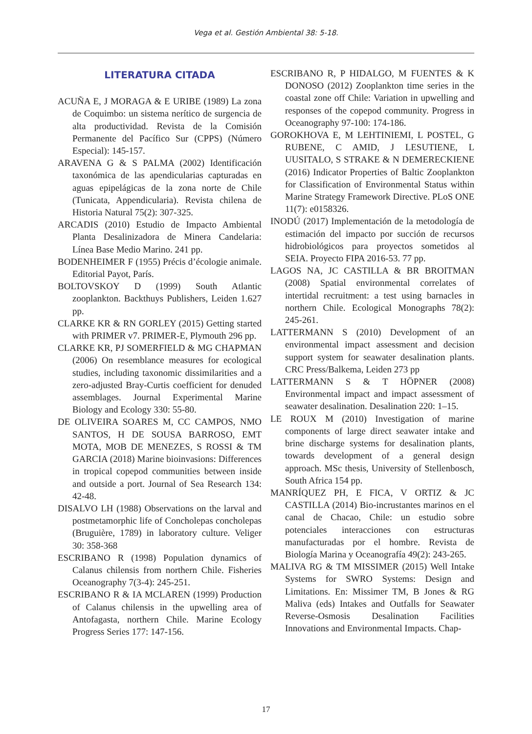Vega et al. Gestión Ambiental 38: 5-18.
LITERATURA CITADA
ACUÑA E, J MORAGA & E URIBE (1989) La zona de Coquimbo: un sistema nerítico de surgencia de alta productividad. Revista de la Comisión Permanente del Pacífico Sur (CPPS) (Número Especial): 145-157.
ARAVENA G & S PALMA (2002) Identificación taxonómica de las apendicularias capturadas en aguas epipelágicas de la zona norte de Chile (Tunicata, Appendicularia). Revista chilena de Historia Natural 75(2): 307-325.
ARCADIS (2010) Estudio de Impacto Ambiental Planta Desalinizadora de Minera Candelaria: Línea Base Medio Marino. 241 pp.
BODENHEIMER F (1955) Précis d’écologie animale. Editorial Payot, París.
BOLTOVSKOY D (1999) South Atlantic zooplankton. Backthuys Publishers, Leiden 1.627 pp.
CLARKE KR & RN GORLEY (2015) Getting started with PRIMER v7. PRIMER-E, Plymouth 296 pp.
CLARKE KR, PJ SOMERFIELD & MG CHAPMAN (2006) On resemblance measures for ecological studies, including taxonomic dissimilarities and a zero-adjusted Bray-Curtis coefficient for denuded assemblages. Journal Experimental Marine Biology and Ecology 330: 55-80.
DE OLIVEIRA SOARES M, CC CAMPOS, NMO SANTOS, H DE SOUSA BARROSO, EMT MOTA, MOB DE MENEZES, S ROSSI & TM GARCIA (2018) Marine bioinvasions: Differences in tropical copepod communities between inside and outside a port. Journal of Sea Research 134: 42-48.
DISALVO LH (1988) Observations on the larval and postmetamorphic life of Concholepas concholepas (Bruguière, 1789) in laboratory culture. Veliger 30: 358-368
ESCRIBANO R (1998) Population dynamics of Calanus chilensis from northern Chile. Fisheries Oceanography 7(3-4): 245-251.
ESCRIBANO R & IA MCLAREN (1999) Production of Calanus chilensis in the upwelling area of Antofagasta, northern Chile. Marine Ecology Progress Series 177: 147-156.
ESCRIBANO R, P HIDALGO, M FUENTES & K DONOSO (2012) Zooplankton time series in the coastal zone off Chile: Variation in upwelling and responses of the copepod community. Progress in Oceanography 97-100: 174-186.
GOROKHOVA E, M LEHTINIEMI, L POSTEL, G RUBENE, C AMID, J LESUTIENE, L UUSITALO, S STRAKE & N DEMERECKIENE (2016) Indicator Properties of Baltic Zooplankton for Classification of Environmental Status within Marine Strategy Framework Directive. PLoS ONE 11(7): e0158326.
INODÚ (2017) Implementación de la metodología de estimación del impacto por succión de recursos hidrobiológicos para proyectos sometidos al SEIA. Proyecto FIPA 2016-53. 77 pp.
LAGOS NA, JC CASTILLA & BR BROITMAN (2008) Spatial environmental correlates of intertidal recruitment: a test using barnacles in northern Chile. Ecological Monographs 78(2): 245-261.
LATTERMANN S (2010) Development of an environmental impact assessment and decision support system for seawater desalination plants. CRC Press/Balkema, Leiden 273 pp
LATTERMANN S & T HÖPNER (2008) Environmental impact and impact assessment of seawater desalination. Desalination 220: 1–15.
LE ROUX M (2010) Investigation of marine components of large direct seawater intake and brine discharge systems for desalination plants, towards development of a general design approach. MSc thesis, University of Stellenbosch, South Africa 154 pp.
MANRÍQUEZ PH, E FICA, V ORTIZ & JC CASTILLA (2014) Bio-incrustantes marinos en el canal de Chacao, Chile: un estudio sobre potenciales interacciones con estructuras manufacturadas por el hombre. Revista de Biología Marina y Oceanografía 49(2): 243-265.
MALIVA RG & TM MISSIMER (2015) Well Intake Systems for SWRO Systems: Design and Limitations. En: Missimer TM, B Jones & RG Maliva (eds) Intakes and Outfalls for Seawater Reverse-Osmosis Desalination Facilities Innovations and Environmental Impacts. Chap-
17